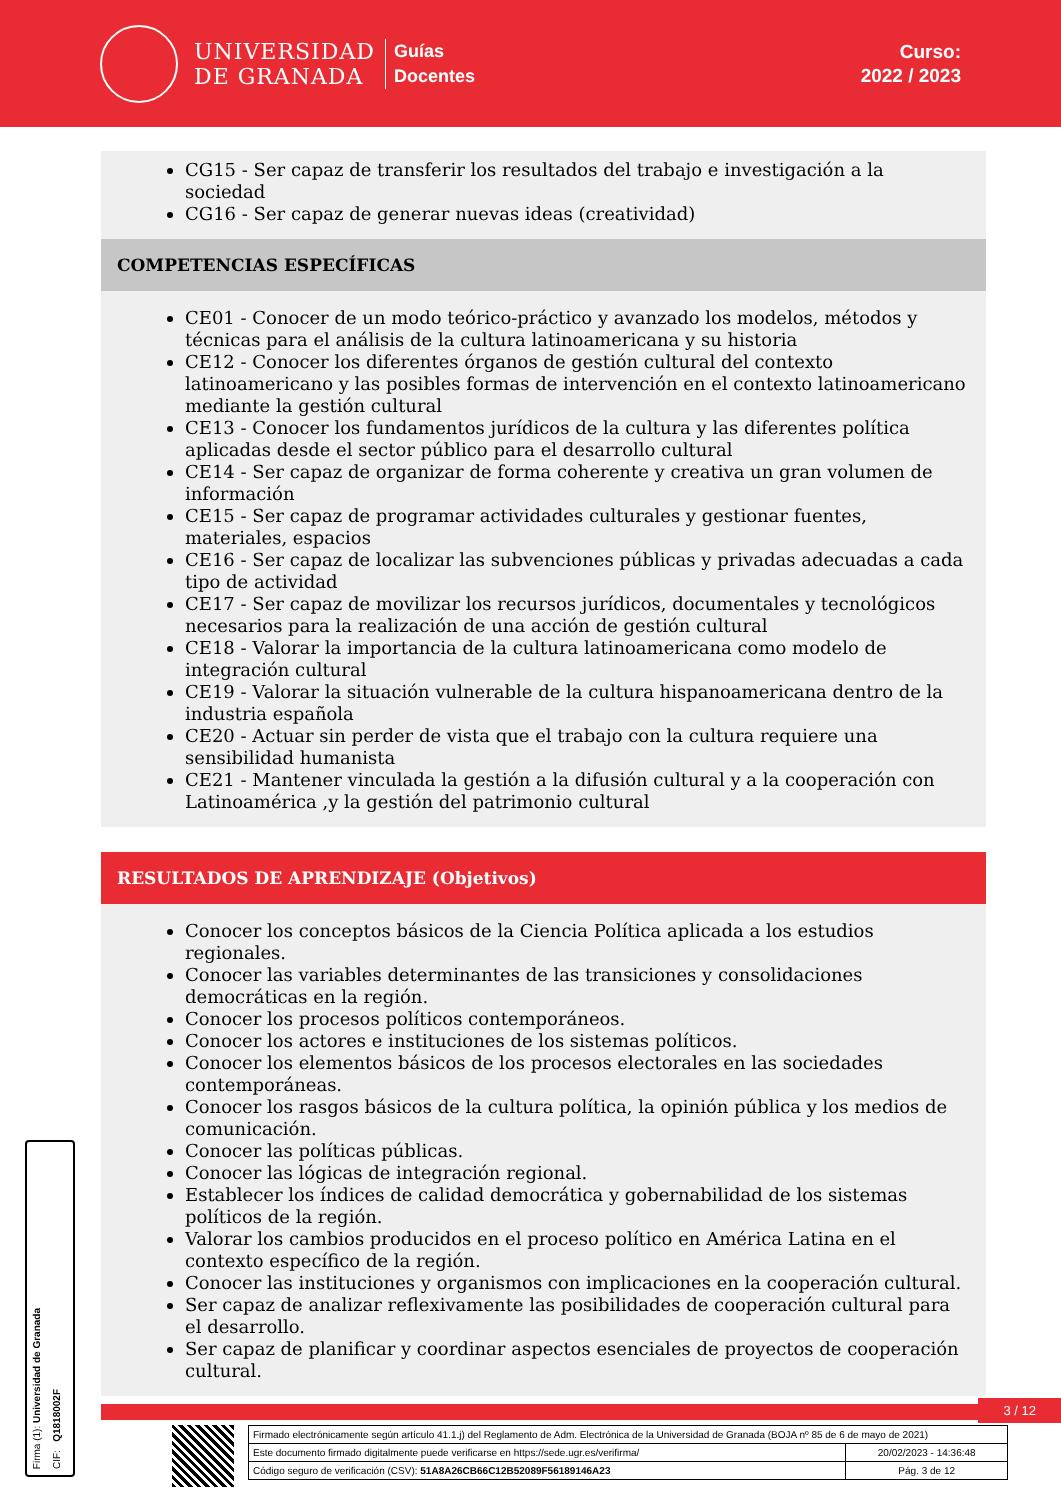UNIVERSIDAD
DE GRANADA
Guías
Docentes
Curso:
2022 / 2023
CG15 - Ser capaz de transferir los resultados del trabajo e investigación a la sociedad
CG16 - Ser capaz de generar nuevas ideas (creatividad)
COMPETENCIAS ESPECÍFICAS
CE01 - Conocer de un modo teórico-práctico y avanzado los modelos, métodos y técnicas para el análisis de la cultura latinoamericana y su historia
CE12 - Conocer los diferentes órganos de gestión cultural del contexto latinoamericano y las posibles formas de intervención en el contexto latinoamericano mediante la gestión cultural
CE13 - Conocer los fundamentos jurídicos de la cultura y las diferentes política aplicadas desde el sector público para el desarrollo cultural
CE14 - Ser capaz de organizar de forma coherente y creativa un gran volumen de información
CE15 - Ser capaz de programar actividades culturales y gestionar fuentes, materiales, espacios
CE16 - Ser capaz de localizar las subvenciones públicas y privadas adecuadas a cada tipo de actividad
CE17 - Ser capaz de movilizar los recursos jurídicos, documentales y tecnológicos necesarios para la realización de una acción de gestión cultural
CE18 - Valorar la importancia de la cultura latinoamericana como modelo de integración cultural
CE19 - Valorar la situación vulnerable de la cultura hispanoamericana dentro de la industria española
CE20 - Actuar sin perder de vista que el trabajo con la cultura requiere una sensibilidad humanista
CE21 - Mantener vinculada la gestión a la difusión cultural y a la cooperación con Latinoamérica ,y la gestión del patrimonio cultural
RESULTADOS DE APRENDIZAJE (Objetivos)
Conocer los conceptos básicos de la Ciencia Política aplicada a los estudios regionales.
Conocer las variables determinantes de las transiciones y consolidaciones democráticas en la región.
Conocer los procesos políticos contemporáneos.
Conocer los actores e instituciones de los sistemas políticos.
Conocer los elementos básicos de los procesos electorales en las sociedades contemporáneas.
Conocer los rasgos básicos de la cultura política, la opinión pública y los medios de comunicación.
Conocer las políticas públicas.
Conocer las lógicas de integración regional.
Establecer los índices de calidad democrática y gobernabilidad de los sistemas políticos de la región.
Valorar los cambios producidos en el proceso político en América Latina en el contexto específico de la región.
Conocer las instituciones y organismos con implicaciones en la cooperación cultural.
Ser capaz de analizar reflexivamente las posibilidades de cooperación cultural para el desarrollo.
Ser capaz de planificar y coordinar aspectos esenciales de proyectos de cooperación cultural.
Firma (1): Universidad de Granada
CIF: Q1818002F
3 / 12
| Firmado electrónicamente según artículo 41.1.j) del Reglamento de Adm. Electrónica de la Universidad de Granada (BOJA nº 85 de 6 de mayo de 2021) | |
| Este documento firmado digitalmente puede verificarse en https://sede.ugr.es/verifirma/ | 20/02/2023 - 14:36:48 |
| Código seguro de verificación (CSV): 51A8A26CB66C12B52089F56189146A23 | Pág. 3 de 12 |